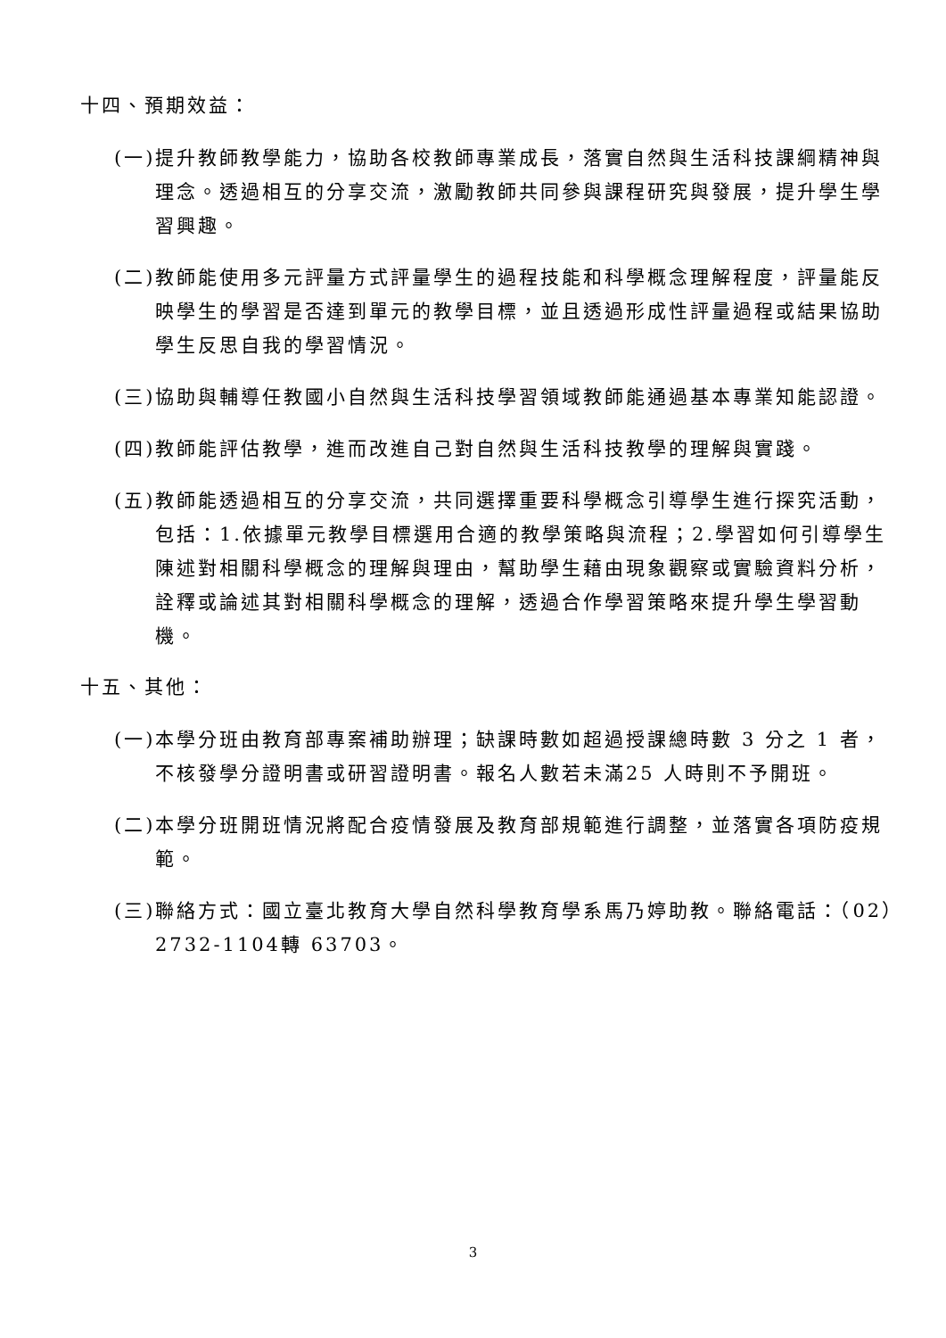十四、預期效益：
(一)提升教師教學能力，協助各校教師專業成長，落實自然與生活科技課綱精神與理念。透過相互的分享交流，激勵教師共同參與課程研究與發展，提升學生學習興趣。
(二)教師能使用多元評量方式評量學生的過程技能和科學概念理解程度，評量能反映學生的學習是否達到單元的教學目標，並且透過形成性評量過程或結果協助學生反思自我的學習情況。
(三)協助與輔導任教國小自然與生活科技學習領域教師能通過基本專業知能認證。
(四)教師能評估教學，進而改進自己對自然與生活科技教學的理解與實踐。
(五)教師能透過相互的分享交流，共同選擇重要科學概念引導學生進行探究活動，包括：1.依據單元教學目標選用合適的教學策略與流程；2.學習如何引導學生陳述對相關科學概念的理解與理由，幫助學生藉由現象觀察或實驗資料分析，詮釋或論述其對相關科學概念的理解，透過合作學習策略來提升學生學習動機。
十五、其他：
(一)本學分班由教育部專案補助辦理；缺課時數如超過授課總時數 3 分之 1 者，不核發學分證明書或研習證明書。報名人數若未滿25 人時則不予開班。
(二)本學分班開班情況將配合疫情發展及教育部規範進行調整，並落實各項防疫規範。
(三)聯絡方式：國立臺北教育大學自然科學教育學系馬乃婷助教。聯絡電話：（02）2732-1104轉 63703。
3